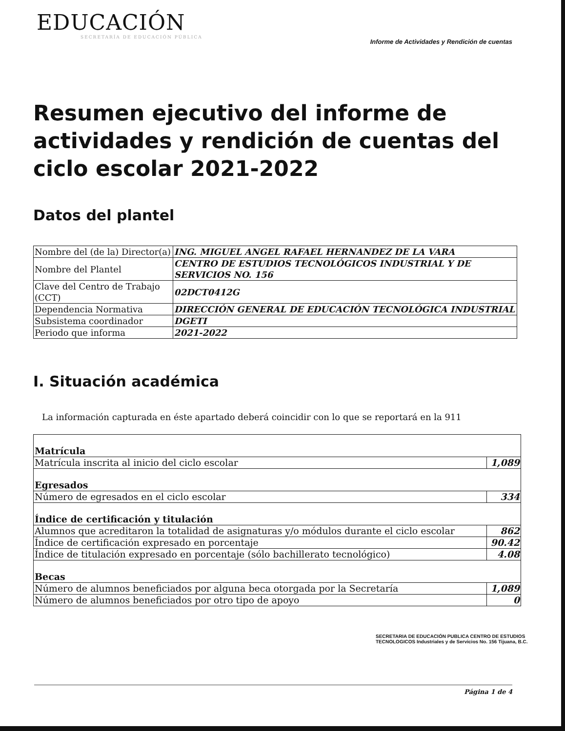EDUCACIÓN
SECRETARÍA DE EDUCACIÓN PÚBLICA
Informe de Actividades y Rendición de cuentas
Resumen ejecutivo del informe de actividades y rendición de cuentas del ciclo escolar 2021-2022
Datos del plantel
| Nombre del (de la) Director(a) | ING. MIGUEL ANGEL RAFAEL HERNANDEZ DE LA VARA |
| Nombre del Plantel | CENTRO DE ESTUDIOS TECNOLÓGICOS INDUSTRIAL Y DE SERVICIOS NO. 156 |
| Clave del Centro de Trabajo (CCT) | 02DCT0412G |
| Dependencia Normativa | DIRECCIÓN GENERAL DE EDUCACIÓN TECNOLÓGICA INDUSTRIAL |
| Subsistema coordinador | DGETI |
| Periodo que informa | 2021-2022 |
I. Situación académica
La información capturada en éste apartado deberá coincidir con lo que se reportará en la 911
| Matrícula | |
| Matrícula inscrita al inicio del ciclo escolar | 1,089 |
| Egresados | |
| Número de egresados en el ciclo escolar | 334 |
| Índice de certificación y titulación | |
| Alumnos que acreditaron la totalidad de asignaturas y/o módulos durante el ciclo escolar | 862 |
| Índice de certificación expresado en porcentaje | 90.42 |
| Índice de titulación expresado en porcentaje (sólo bachillerato tecnológico) | 4.08 |
| Becas | |
| Número de alumnos beneficiados por alguna beca otorgada por la Secretaría | 1,089 |
| Número de alumnos beneficiados por otro tipo de apoyo | 0 |
SECRETARIA DE EDUCACIÓN PUBLICA CENTRO DE ESTUDIOS TECNOLOGICOS Industriales y de Servicios No. 156 Tijuana, B.C.
Página 1 de 4